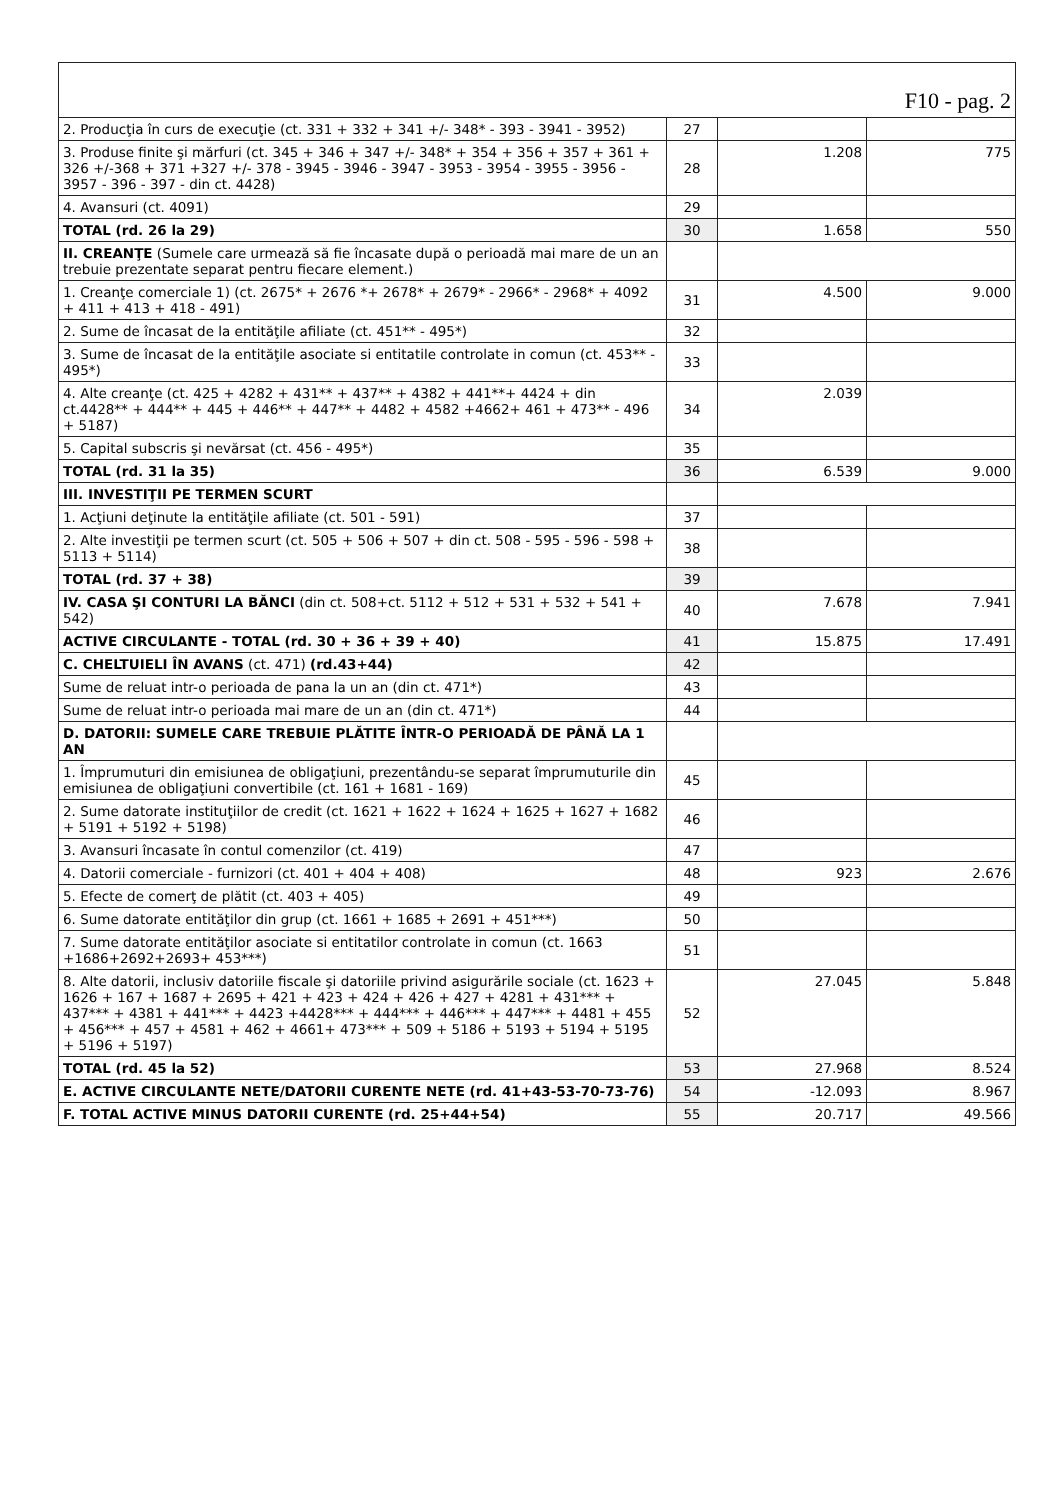| F10 - pag. 2 | | | |
| 2. Producţia în curs de execuţie (ct. 331 + 332 + 341 +/- 348* - 393 - 3941 - 3952) | 27 | | |
| 3. Produse finite şi mărfuri (ct. 345 + 346 + 347 +/- 348* + 354 + 356 + 357 + 361 + 326 +/-368 + 371 +327 +/- 378 - 3945 - 3946 - 3947 - 3953 - 3954 - 3955 - 3956 - 3957 - 396 - 397 - din ct. 4428) | 28 | 1.208 | 775 |
| 4. Avansuri (ct. 4091) | 29 | | |
| TOTAL (rd. 26 la 29) | 30 | 1.658 | 550 |
| II. CREANŢE (Sumele care urmează să fie încasate după o perioadă mai mare de un an trebuie prezentate separat pentru fiecare element.) | | | |
| 1. Creanţe comerciale 1) (ct. 2675* + 2676 *+ 2678* + 2679* - 2966* - 2968* + 4092 + 411 + 413 + 418 - 491) | 31 | 4.500 | 9.000 |
| 2. Sume de încasat de la entităţile afiliate (ct. 451** - 495*) | 32 | | |
| 3. Sume de încasat de la entităţile asociate si entitatile controlate in comun (ct. 453** - 495*) | 33 | | |
| 4. Alte creanţe (ct. 425 + 4282 + 431** + 437** + 4382 + 441**+ 4424 + din ct.4428** + 444** + 445 + 446** + 447** + 4482 + 4582 +4662+ 461 + 473** - 496 + 5187) | 34 | 2.039 | |
| 5. Capital subscris şi nevărsat (ct. 456 - 495*) | 35 | | |
| TOTAL (rd. 31 la 35) | 36 | 6.539 | 9.000 |
| III. INVESTIŢII PE TERMEN SCURT | | | |
| 1. Acţiuni deţinute la entităţile afiliate (ct. 501 - 591) | 37 | | |
| 2. Alte investiţii pe termen scurt (ct. 505 + 506 + 507 + din ct. 508 - 595 - 596 - 598 + 5113 + 5114) | 38 | | |
| TOTAL (rd. 37 + 38) | 39 | | |
| IV. CASA ŞI CONTURI LA BĂNCI (din ct. 508+ct. 5112 + 512 + 531 + 532 + 541 + 542) | 40 | 7.678 | 7.941 |
| ACTIVE CIRCULANTE - TOTAL (rd. 30 + 36 + 39 + 40) | 41 | 15.875 | 17.491 |
| C. CHELTUIELI ÎN AVANS (ct. 471) (rd.43+44) | 42 | | |
| Sume de reluat intr-o perioada de pana la un an (din ct. 471*) | 43 | | |
| Sume de reluat intr-o perioada mai mare de un an (din ct. 471*) | 44 | | |
| D. DATORII: SUMELE CARE TREBUIE PLĂTITE ÎNTR-O PERIOADĂ DE PÂNĂ LA 1 AN | | | |
| 1. Împrumuturi din emisiunea de obligaţiuni, prezentându-se separat împrumuturile din emisiunea de obligaţiuni convertibile (ct. 161 + 1681 - 169) | 45 | | |
| 2. Sume datorate instituţiilor de credit (ct. 1621 + 1622 + 1624 + 1625 + 1627 + 1682 + 5191 + 5192 + 5198) | 46 | | |
| 3. Avansuri încasate în contul comenzilor (ct. 419) | 47 | | |
| 4. Datorii comerciale - furnizori (ct. 401 + 404 + 408) | 48 | 923 | 2.676 |
| 5. Efecte de comerţ de plătit (ct. 403 + 405) | 49 | | |
| 6. Sume datorate entităţilor din grup (ct. 1661 + 1685 + 2691 + 451***) | 50 | | |
| 7. Sume datorate entităţilor asociate si entitatilor controlate in comun (ct. 1663 +1686+2692+2693+ 453***) | 51 | | |
| 8. Alte datorii, inclusiv datoriile fiscale şi datoriile privind asigurările sociale (ct. 1623 + 1626 + 167 + 1687 + 2695 + 421 + 423 + 424 + 426 + 427 + 4281 + 431*** + 437*** + 4381 + 441*** + 4423 +4428*** + 444*** + 446*** + 447*** + 4481 + 455 + 456*** + 457 + 4581 + 462 + 4661+ 473*** + 509 + 5186 + 5193 + 5194 + 5195 + 5196 + 5197) | 52 | 27.045 | 5.848 |
| TOTAL (rd. 45 la 52) | 53 | 27.968 | 8.524 |
| E. ACTIVE CIRCULANTE NETE/DATORII CURENTE NETE (rd. 41+43-53-70-73-76) | 54 | -12.093 | 8.967 |
| F. TOTAL ACTIVE MINUS DATORII CURENTE (rd. 25+44+54) | 55 | 20.717 | 49.566 |